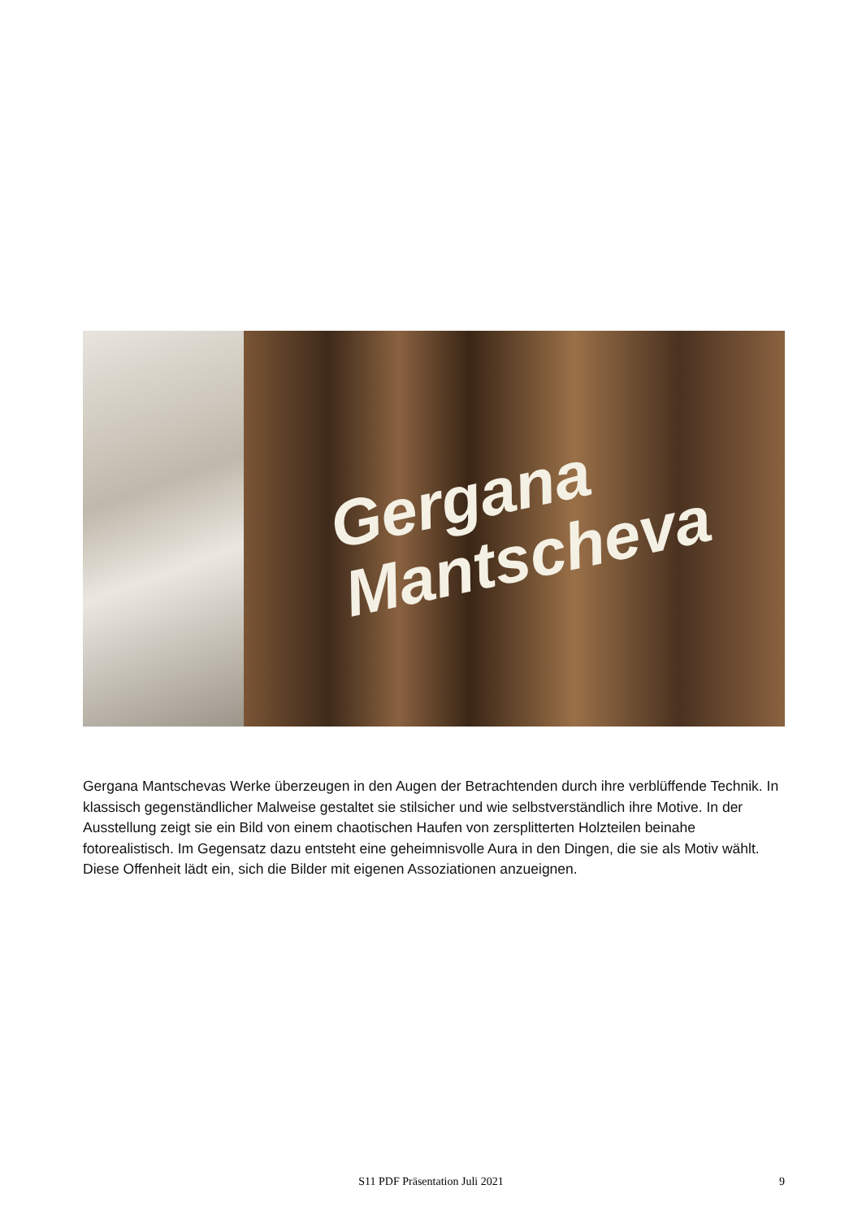Gergana
Mantscheva
Gergana Mantschevas Werke überzeugen in den Augen der Betrachtenden durch ihre verblüffende Technik. In klassisch gegenständlicher Malweise gestaltet sie stilsicher und wie selbstverständlich ihre Motive. In der Ausstellung zeigt sie ein Bild von einem chaotischen Haufen von zersplitterten Holzteilen beinahe fotorealistisch. Im Gegensatz dazu entsteht eine geheimnisvolle Aura in den Dingen, die sie als Motiv wählt. Diese Offenheit lädt ein, sich die Bilder mit eigenen Assoziationen anzueignen.
S11 PDF Präsentation Juli 2021 9